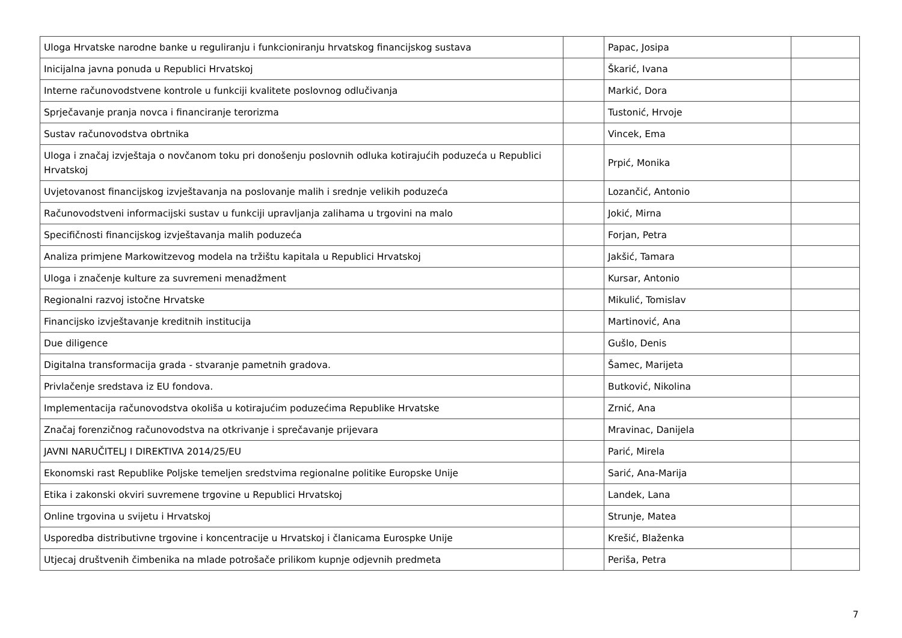| Uloga Hrvatske narodne banke u reguliranju i funkcioniranju hrvatskog financijskog sustava | | Papac, Josipa | |
| Inicijalna javna ponuda u Republici Hrvatskoj | | Škarić, Ivana | |
| Interne računovodstvene kontrole u funkciji kvalitete poslovnog odlučivanja | | Markić, Dora | |
| Sprječavanje pranja novca i financiranje terorizma | | Tustonić, Hrvoje | |
| Sustav računovodstva obrtnika | | Vincek, Ema | |
| Uloga i značaj izvještaja o novčanom toku pri donošenju poslovnih odluka kotirajućih poduzeća u Republici Hrvatskoj | | Prpić, Monika | |
| Uvjetovanost financijskog izvještavanja na poslovanje malih i srednje velikih poduzeća | | Lozančić, Antonio | |
| Računovodstveni informacijski sustav u funkciji upravljanja zalihama u trgovini na malo | | Jokić, Mirna | |
| Specifičnosti financijskog izvještavanja malih poduzeća | | Forjan, Petra | |
| Analiza primjene Markowitzevog modela na tržištu kapitala u Republici Hrvatskoj | | Jakšić, Tamara | |
| Uloga i značenje kulture za suvremeni menadžment | | Kursar, Antonio | |
| Regionalni razvoj istočne Hrvatske | | Mikulić, Tomislav | |
| Financijsko izvještavanje kreditnih institucija | | Martinović, Ana | |
| Due diligence | | Gušlo, Denis | |
| Digitalna transformacija grada - stvaranje pametnih gradova. | | Šamec, Marijeta | |
| Privlačenje sredstava iz EU fondova. | | Butković, Nikolina | |
| Implementacija računovodstva okoliša u kotirajućim poduzećima Republike Hrvatske | | Zrnić, Ana | |
| Značaj forenzičnog računovodstva na otkrivanje i sprečavanje prijevara | | Mravinac, Danijela | |
| JAVNI NARUČITELJ I DIREKTIVA 2014/25/EU | | Parić, Mirela | |
| Ekonomski rast Republike Poljske temeljen sredstvima regionalne politike Europske Unije | | Sarić, Ana-Marija | |
| Etika i zakonski okviri suvremene trgovine u Republici Hrvatskoj | | Landek, Lana | |
| Online trgovina u svijetu i Hrvatskoj | | Strunje, Matea | |
| Usporedba distributivne trgovine i koncentracije u Hrvatskoj i članicama Eurospke Unije | | Krešić, Blaženka | |
| Utjecaj društvenih čimbenika na mlade potrošače prilikom kupnje odjevnih predmeta | | Periša, Petra | |
7